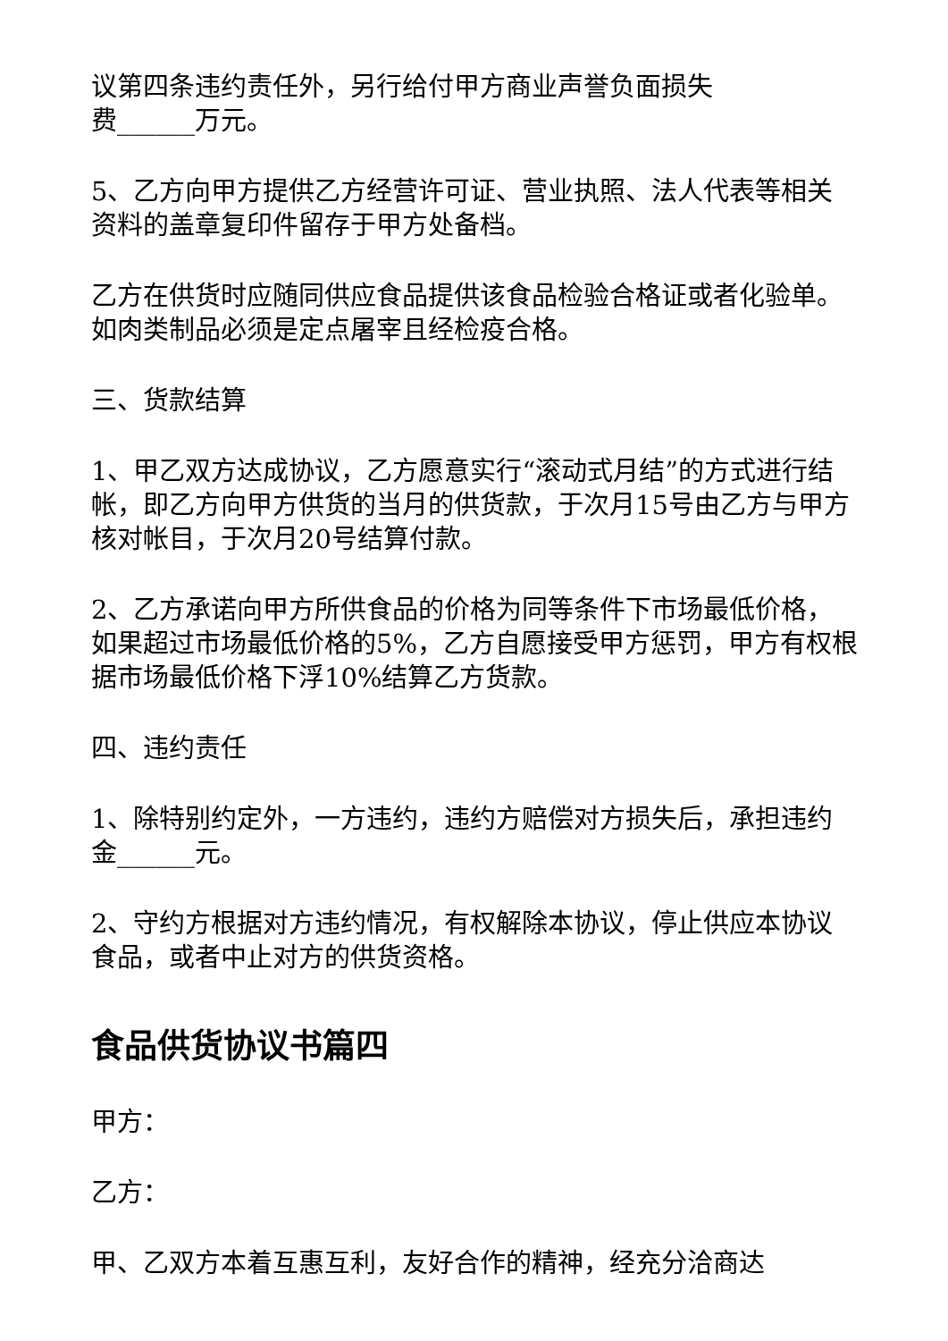议第四条违约责任外，另行给付甲方商业声誉负面损失
费______万元。
5、乙方向甲方提供乙方经营许可证、营业执照、法人代表等相关资料的盖章复印件留存于甲方处备档。
乙方在供货时应随同供应食品提供该食品检验合格证或者化验单。如肉类制品必须是定点屠宰且经检疫合格。
三、货款结算
1、甲乙双方达成协议，乙方愿意实行“滚动式月结”的方式进行结帐，即乙方向甲方供货的当月的供货款，于次月15号由乙方与甲方核对帐目，于次月20号结算付款。
2、乙方承诺向甲方所供食品的价格为同等条件下市场最低价格，如果超过市场最低价格的5%，乙方自愿接受甲方惩罚，甲方有权根据市场最低价格下浮10%结算乙方货款。
四、违约责任
1、除特别约定外，一方违约，违约方赔偿对方损失后，承担违约金______元。
2、守约方根据对方违约情况，有权解除本协议，停止供应本协议食品，或者中止对方的供货资格。
食品供货协议书篇四
甲方：
乙方：
甲、乙双方本着互惠互利，友好合作的精神，经充分洽商达